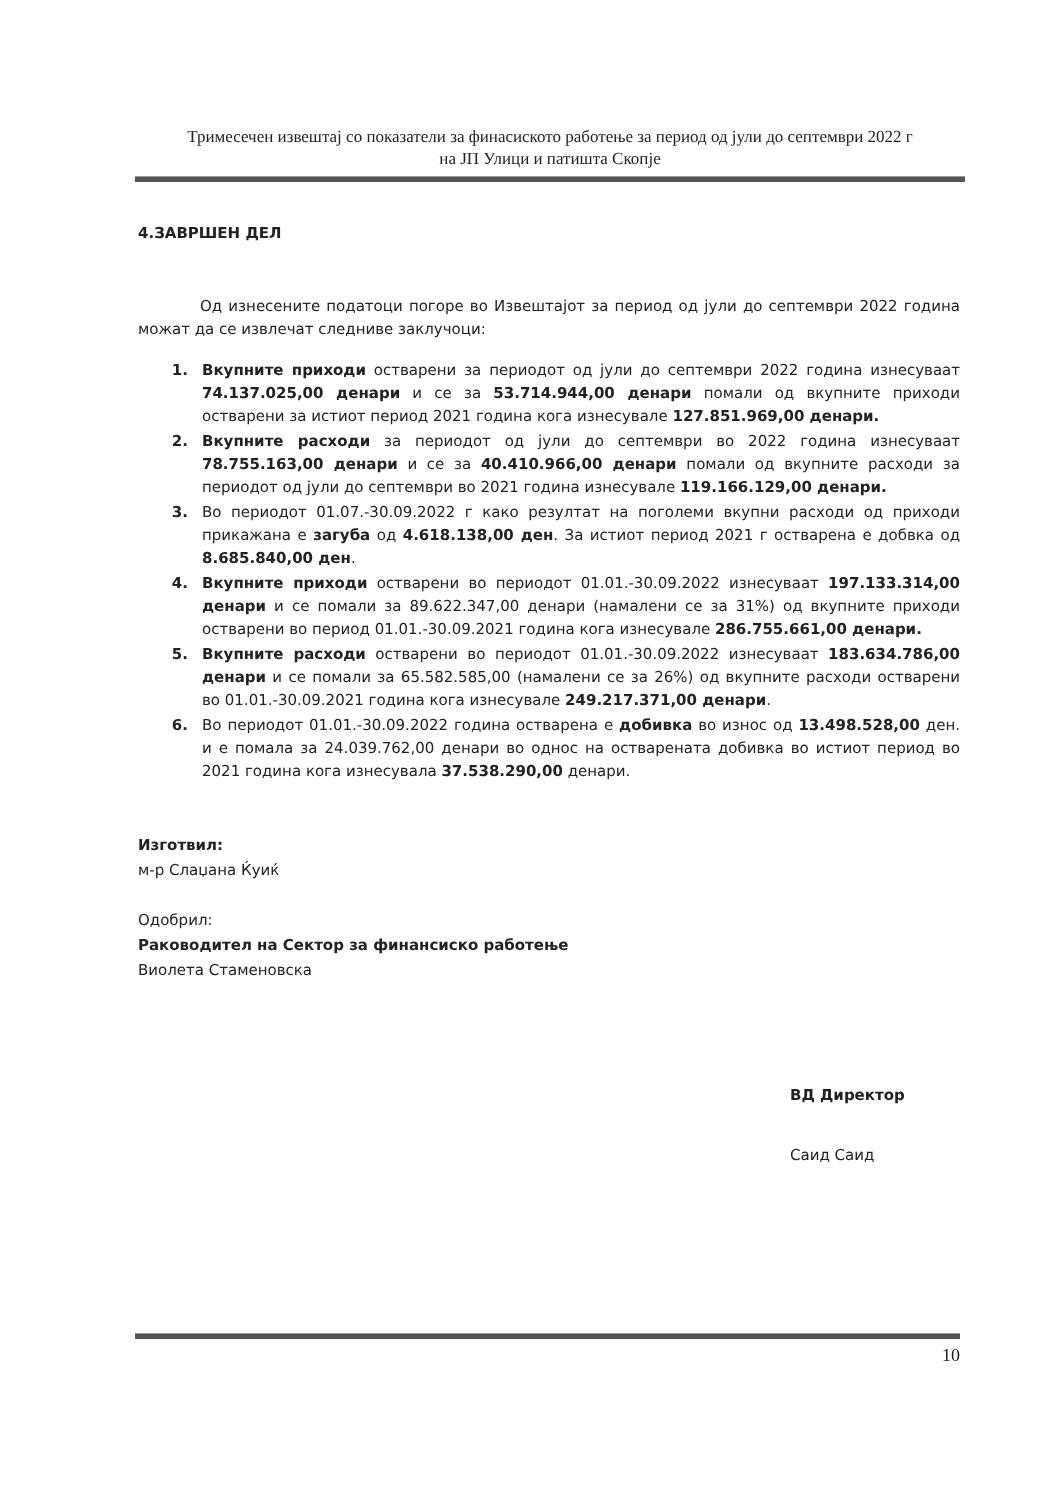Тримесечен извештај со показатели за финасиското работење за период од јули до септември 2022 г
на ЈП Улици и патишта Скопје
4.ЗАВРШЕН ДЕЛ
Од изнесените податоци погоре во Извештајот за период од јули до септември 2022 година можат да се извлечат следниве заклучоци:
1. Вкупните приходи остварени за периодот од јули до септември 2022 година изнесуваат 74.137.025,00 денари и се за 53.714.944,00 денари помали од вкупните приходи остварени за истиот период 2021 година кога изнесувале 127.851.969,00 денари.
2. Вкупните расходи за периодот од јули до септември во 2022 година изнесуваат 78.755.163,00 денари и се за 40.410.966,00 денари помали од вкупните расходи за периодот од јули до септември во 2021 година изнесувале 119.166.129,00 денари.
3. Во периодот 01.07.-30.09.2022 г како резултат на поголеми вкупни расходи од приходи прикажана е загуба од 4.618.138,00 ден. За истиот период 2021 г остварена е добвка од 8.685.840,00 ден.
4. Вкупните приходи остварени во периодот 01.01.-30.09.2022 изнесуваат 197.133.314,00 денари и се помали за 89.622.347,00 денари (намалени се за 31%) од вкупните приходи остварени во период 01.01.-30.09.2021 година кога изнесувале 286.755.661,00 денари.
5. Вкупните расходи остварени во периодот 01.01.-30.09.2022 изнесуваат 183.634.786,00 денари и се помали за 65.582.585,00 (намалени се за 26%) од вкупните расходи остварени во 01.01.-30.09.2021 година кога изнесувале 249.217.371,00 денари.
6. Во периодот 01.01.-30.09.2022 година остварена е добивка во износ од 13.498.528,00 ден. и е помала за 24.039.762,00 денари во однос на остварената добивка во истиот период во 2021 година кога изнесувала 37.538.290,00 денари.
Изготвил:
м-р Слаџана Ќуиќ
Одобрил:
Раководител на Сектор за финансиско работење
Виолета Стаменовска
ВД Директор
Саид Саид
10